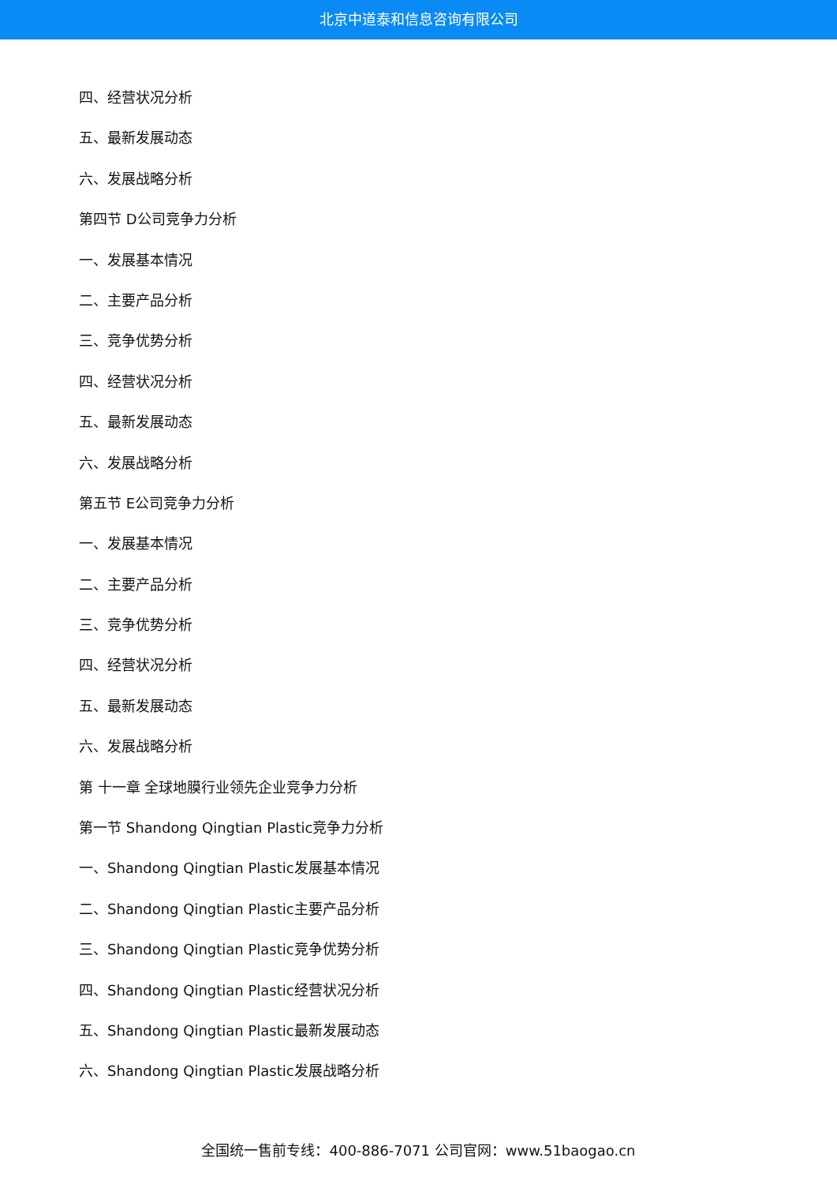北京中道泰和信息咨询有限公司
四、经营状况分析
五、最新发展动态
六、发展战略分析
第四节 D公司竞争力分析
一、发展基本情况
二、主要产品分析
三、竞争优势分析
四、经营状况分析
五、最新发展动态
六、发展战略分析
第五节 E公司竞争力分析
一、发展基本情况
二、主要产品分析
三、竞争优势分析
四、经营状况分析
五、最新发展动态
六、发展战略分析
第 十一章 全球地膜行业领先企业竞争力分析
第一节 Shandong Qingtian Plastic竞争力分析
一、Shandong Qingtian Plastic发展基本情况
二、Shandong Qingtian Plastic主要产品分析
三、Shandong Qingtian Plastic竞争优势分析
四、Shandong Qingtian Plastic经营状况分析
五、Shandong Qingtian Plastic最新发展动态
六、Shandong Qingtian Plastic发展战略分析
全国统一售前专线：400-886-7071 公司官网：www.51baogao.cn